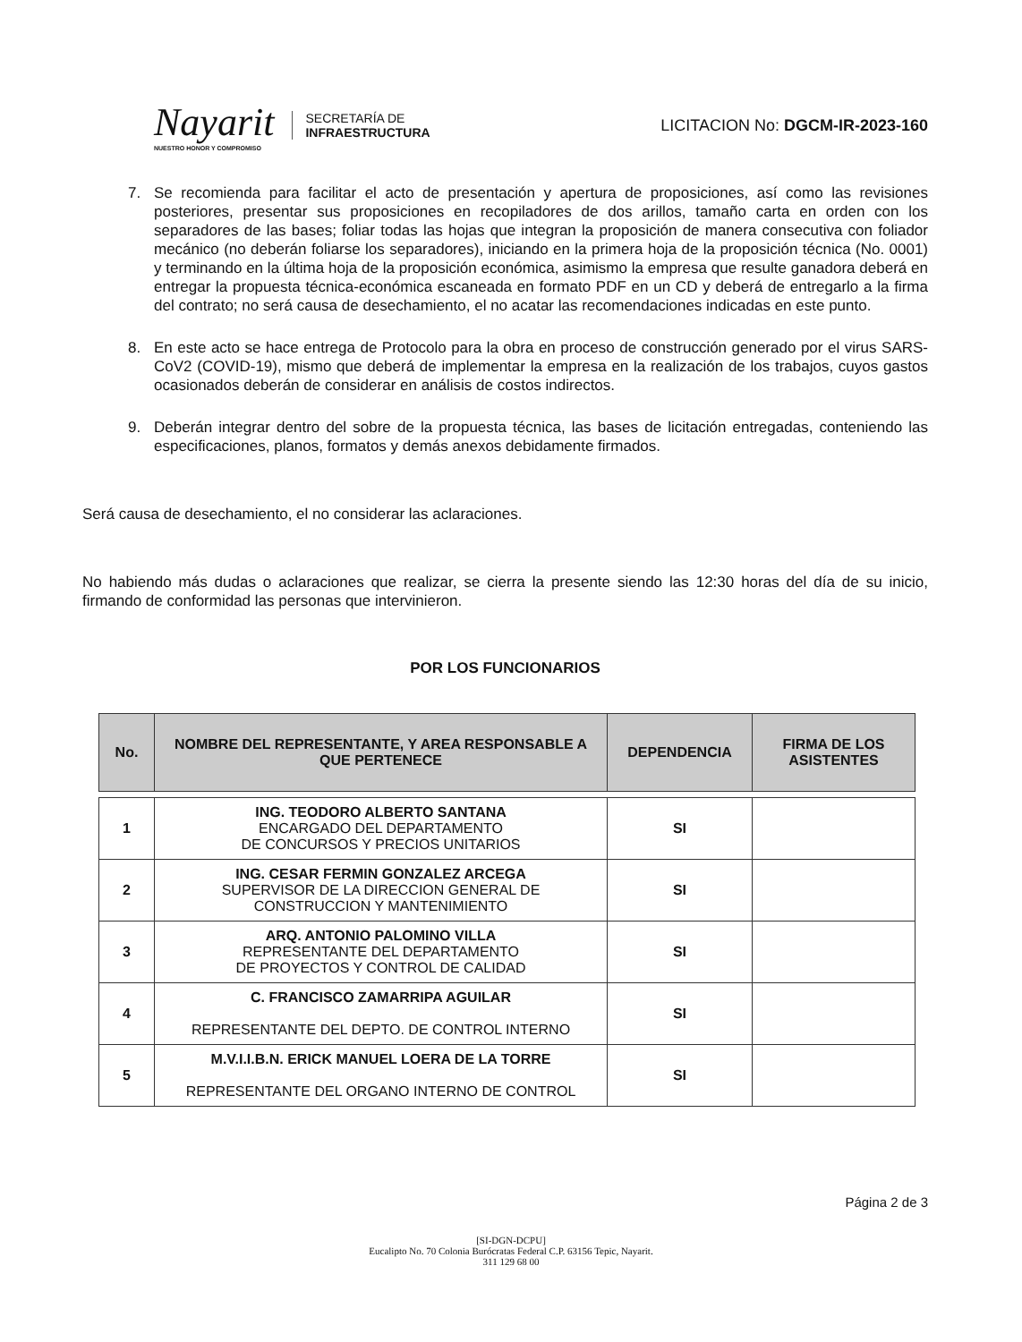Nayarit
NUESTRO HONOR Y COMPROMISO
SECRETARÍA DE
INFRAESTRUCTURA
LICITACION No: DGCM-IR-2023-160
7. Se recomienda para facilitar el acto de presentación y apertura de proposiciones, así como las revisiones posteriores, presentar sus proposiciones en recopiladores de dos arillos, tamaño carta en orden con los separadores de las bases; foliar todas las hojas que integran la proposición de manera consecutiva con foliador mecánico (no deberán foliarse los separadores), iniciando en la primera hoja de la proposición técnica (No. 0001) y terminando en la última hoja de la proposición económica, asimismo la empresa que resulte ganadora deberá en entregar la propuesta técnica-económica escaneada en formato PDF en un CD y deberá de entregarlo a la firma del contrato; no será causa de desechamiento, el no acatar las recomendaciones indicadas en este punto.
8. En este acto se hace entrega de Protocolo para la obra en proceso de construcción generado por el virus SARS-CoV2 (COVID-19), mismo que deberá de implementar la empresa en la realización de los trabajos, cuyos gastos ocasionados deberán de considerar en análisis de costos indirectos.
9. Deberán integrar dentro del sobre de la propuesta técnica, las bases de licitación entregadas, conteniendo las especificaciones, planos, formatos y demás anexos debidamente firmados.
Será causa de desechamiento, el no considerar las aclaraciones.
No habiendo más dudas o aclaraciones que realizar, se cierra la presente siendo las 12:30 horas del día de su inicio, firmando de conformidad las personas que intervinieron.
POR LOS FUNCIONARIOS
| No. | NOMBRE DEL REPRESENTANTE, Y AREA RESPONSABLE A QUE PERTENECE | DEPENDENCIA | FIRMA DE LOS ASISTENTES |
| --- | --- | --- | --- |
| 1 | ING. TEODORO ALBERTO SANTANA ENCARGADO DEL DEPARTAMENTO DE CONCURSOS Y PRECIOS UNITARIOS | SI | |
| 2 | ING. CESAR FERMIN GONZALEZ ARCEGA SUPERVISOR DE LA DIRECCION GENERAL DE CONSTRUCCION Y MANTENIMIENTO | SI | |
| 3 | ARQ. ANTONIO PALOMINO VILLA REPRESENTANTE DEL DEPARTAMENTO DE PROYECTOS Y CONTROL DE CALIDAD | SI | |
| 4 | C. FRANCISCO ZAMARRIPA AGUILAR REPRESENTANTE DEL DEPTO. DE CONTROL INTERNO | SI | |
| 5 | M.V.I.I.B.N. ERICK MANUEL LOERA DE LA TORRE REPRESENTANTE DEL ORGANO INTERNO DE CONTROL | SI | |
Página 2 de 3
[SI-DGN-DCPU]
Eucalipto No. 70 Colonia Burócratas Federal C.P. 63156 Tepic, Nayarit.
311 129 68 00